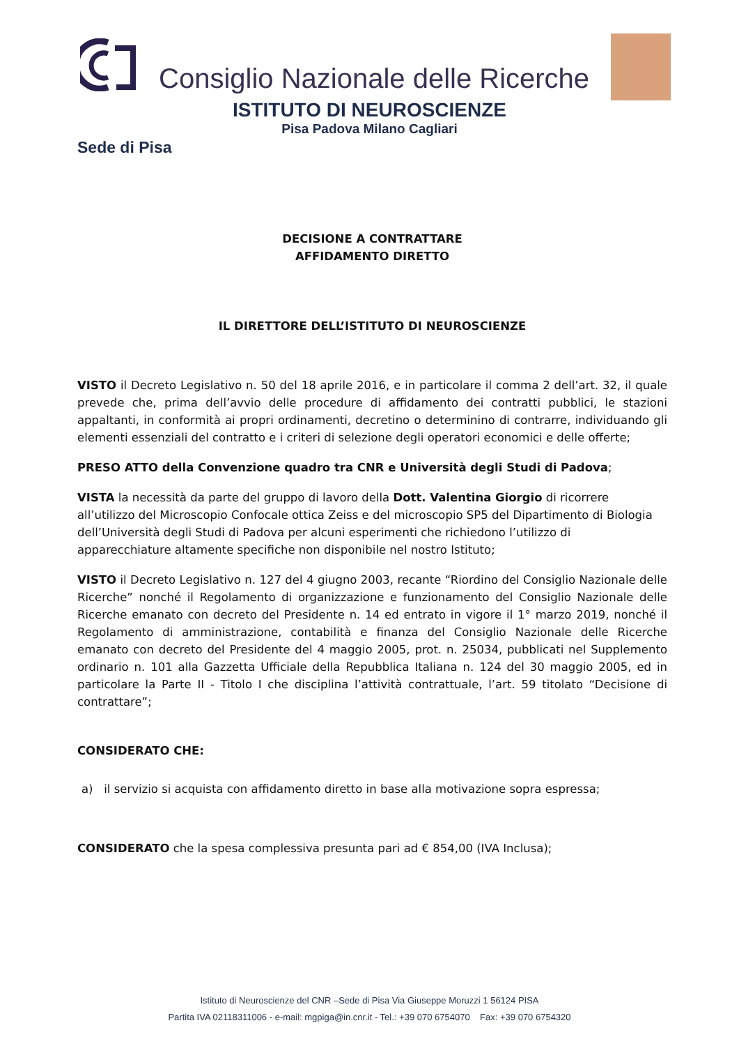Consiglio Nazionale delle Ricerche
ISTITUTO DI NEUROSCIENZE
Pisa Padova Milano Cagliari
Sede di Pisa
DECISIONE A CONTRATTARE
AFFIDAMENTO DIRETTO
IL DIRETTORE DELL’ISTITUTO DI NEUROSCIENZE
VISTO il Decreto Legislativo n. 50 del 18 aprile 2016, e in particolare il comma 2 dell’art. 32, il quale prevede che, prima dell’avvio delle procedure di affidamento dei contratti pubblici, le stazioni appaltanti, in conformità ai propri ordinamenti, decretino o determinino di contrarre, individuando gli elementi essenziali del contratto e i criteri di selezione degli operatori economici e delle offerte;
PRESO ATTO della Convenzione quadro tra CNR e Università degli Studi di Padova;
VISTA la necessità da parte del gruppo di lavoro della Dott. Valentina Giorgio di ricorrere all’utilizzo del Microscopio Confocale ottica Zeiss e del microscopio SP5 del Dipartimento di Biologia dell’Università degli Studi di Padova per alcuni esperimenti che richiedono l’utilizzo di apparecchiature altamente specifiche non disponibile nel nostro Istituto;
VISTO il Decreto Legislativo n. 127 del 4 giugno 2003, recante “Riordino del Consiglio Nazionale delle Ricerche” nonché il Regolamento di organizzazione e funzionamento del Consiglio Nazionale delle Ricerche emanato con decreto del Presidente n. 14 ed entrato in vigore il 1° marzo 2019, nonché il Regolamento di amministrazione, contabilità e finanza del Consiglio Nazionale delle Ricerche emanato con decreto del Presidente del 4 maggio 2005, prot. n. 25034, pubblicati nel Supplemento ordinario n. 101 alla Gazzetta Ufficiale della Repubblica Italiana n. 124 del 30 maggio 2005, ed in particolare la Parte II - Titolo I che disciplina l’attività contrattuale, l’art. 59 titolato “Decisione di contrattare”;
CONSIDERATO CHE:
a) il servizio si acquista con affidamento diretto in base alla motivazione sopra espressa;
CONSIDERATO che la spesa complessiva presunta pari ad € 854,00 (IVA Inclusa);
Istituto di Neuroscienze del CNR –Sede di Pisa Via Giuseppe Moruzzi 1 56124 PISA
Partita IVA 02118311006 - e-mail: mgpiga@in.cnr.it - Tel.: +39 070 6754070 Fax: +39 070 6754320